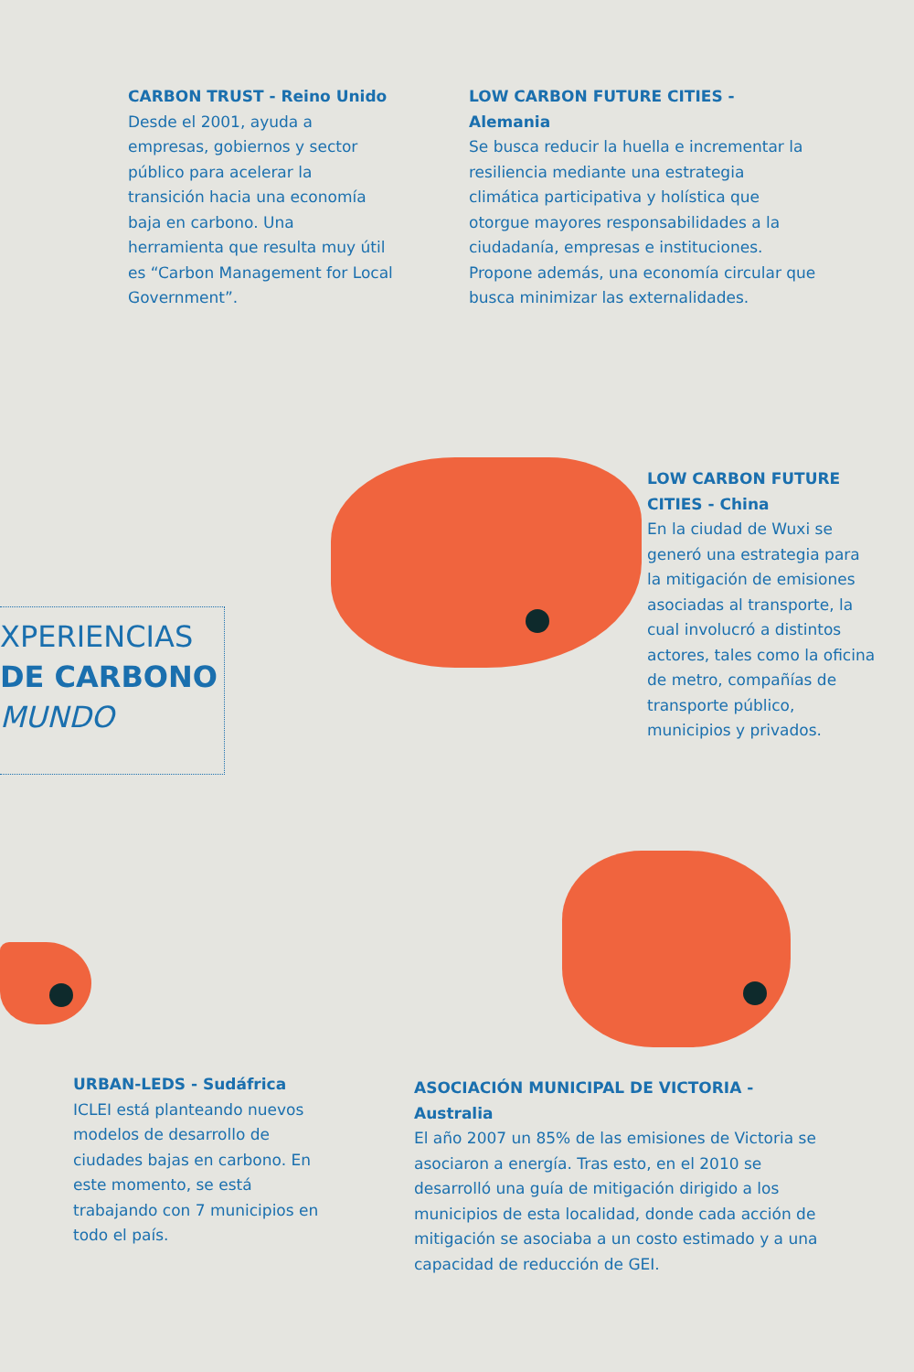CARBON TRUST - Reino Unido
Desde el 2001, ayuda a empresas, gobiernos y sector público para acelerar la transición hacia una economía baja en carbono. Una herramienta que resulta muy útil es “Carbon Management for Local Government”.
LOW CARBON FUTURE CITIES - Alemania
Se busca reducir la huella e incrementar la resiliencia mediante una estrategia climática participativa y holística que otorgue mayores responsabilidades a la ciudadanía, empresas e instituciones. Propone además, una economía circular que busca minimizar las externalidades.
XPERIENCIAS
DE CARBONO
MUNDO
LOW CARBON FUTURE CITIES - China
En la ciudad de Wuxi se generó una estrategia para la mitigación de emisiones asociadas al transporte, la cual involucró a distintos actores, tales como la oficina de metro, compañías de transporte público, municipios y privados.
URBAN-LEDS - Sudáfrica
ICLEI está planteando nuevos modelos de desarrollo de ciudades bajas en carbono. En este momento, se está trabajando con 7 municipios en todo el país.
ASOCIACIÓN MUNICIPAL DE VICTORIA - Australia
El año 2007 un 85% de las emisiones de Victoria se asociaron a energía. Tras esto, en el 2010 se desarrolló una guía de mitigación dirigido a los municipios de esta localidad, donde cada acción de mitigación se asociaba a un costo estimado y a una capacidad de reducción de GEI.